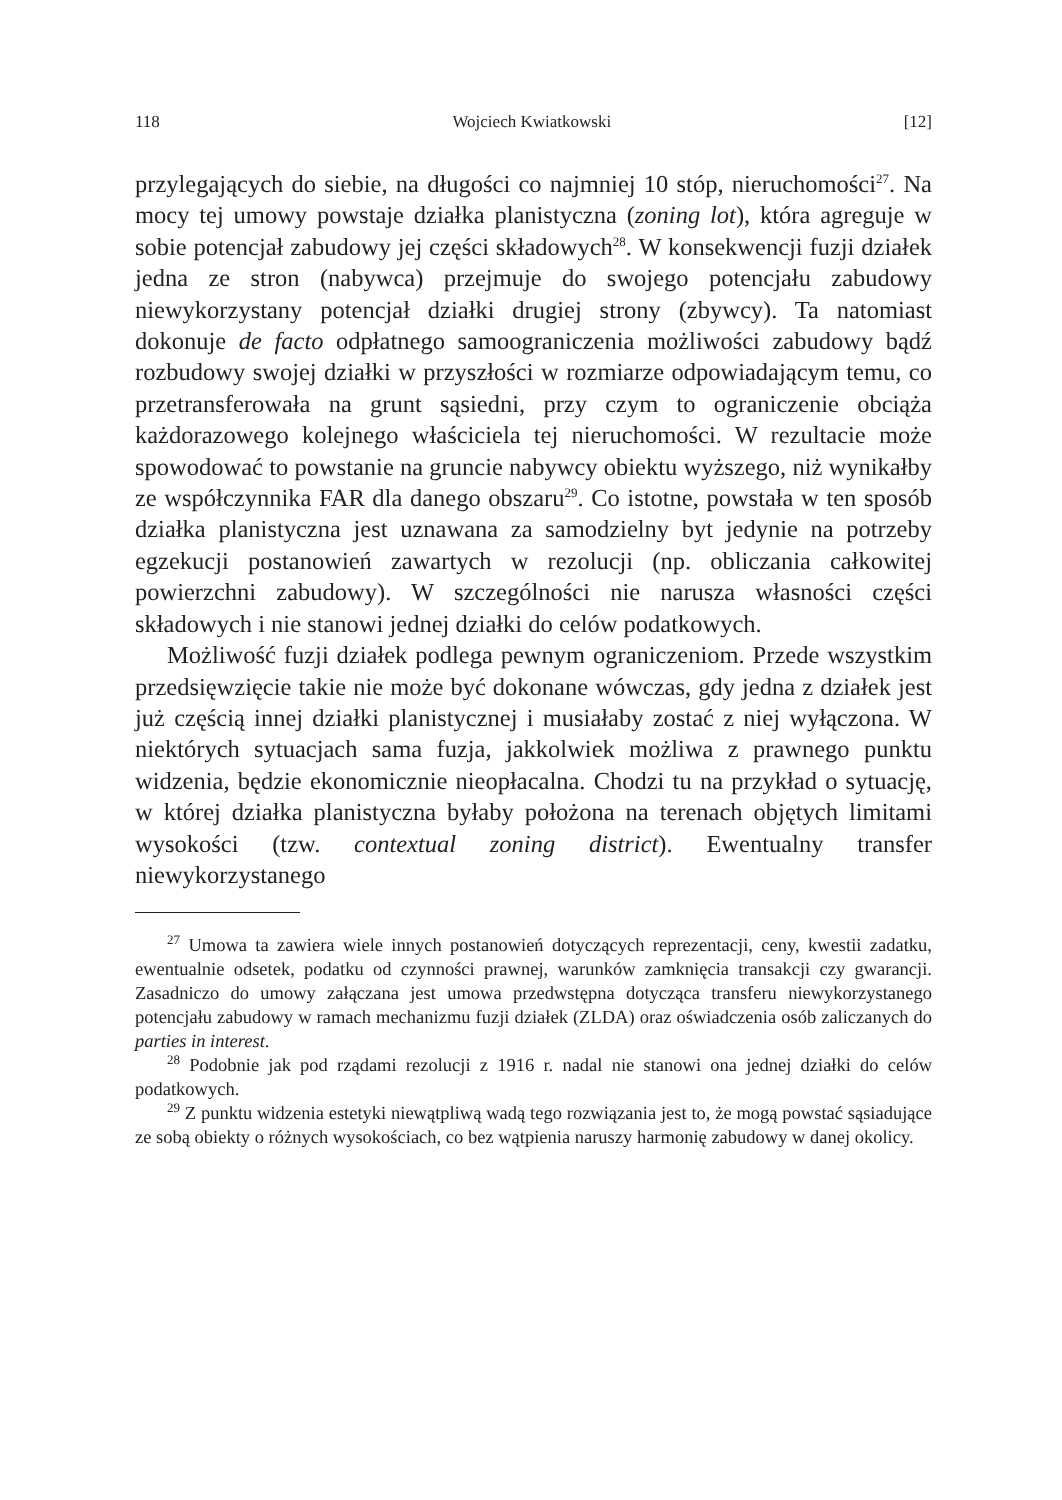118 Wojciech Kwiatkowski [12]
przylegających do siebie, na długości co najmniej 10 stóp, nieruchomości<sup>27</sup>. Na mocy tej umowy powstaje działka planistyczna (zoning lot), która agreguje w sobie potencjał zabudowy jej części składowych<sup>28</sup>. W konsekwencji fuzji działek jedna ze stron (nabywca) przejmuje do swojego potencjału zabudowy niewykorzystany potencjał działki drugiej strony (zbywcy). Ta natomiast dokonuje de facto odpłatnego samoograniczenia możliwości zabudowy bądź rozbudowy swojej działki w przyszłości w rozmiarze odpowiadającym temu, co przetransferowała na grunt sąsiedni, przy czym to ograniczenie obciąża każdorazowego kolejnego właściciela tej nieruchomości. W rezultacie może spowodować to powstanie na gruncie nabywcy obiektu wyższego, niż wynikałby ze współczynnika FAR dla danego obszaru<sup>29</sup>. Co istotne, powstała w ten sposób działka planistyczna jest uznawana za samodzielny byt jedynie na potrzeby egzekucji postanowień zawartych w rezolucji (np. obliczania całkowitej powierzchni zabudowy). W szczególności nie narusza własności części składowych i nie stanowi jednej działki do celów podatkowych.
Możliwość fuzji działek podlega pewnym ograniczeniom. Przede wszystkim przedsięwzięcie takie nie może być dokonane wówczas, gdy jedna z działek jest już częścią innej działki planistycznej i musiałaby zostać z niej wyłączona. W niektórych sytuacjach sama fuzja, jakkolwiek możliwa z prawnego punktu widzenia, będzie ekonomicznie nieopłacalna. Chodzi tu na przykład o sytuację, w której działka planistyczna byłaby położona na terenach objętych limitami wysokości (tzw. contextual zoning district). Ewentualny transfer niewykorzystanego
<sup>27</sup> Umowa ta zawiera wiele innych postanowień dotyczących reprezentacji, ceny, kwestii zadatku, ewentualnie odsetek, podatku od czynności prawnej, warunków zamknięcia transakcji czy gwarancji. Zasadniczo do umowy załączana jest umowa przedwstępna dotycząca transferu niewykorzystanego potencjału zabudowy w ramach mechanizmu fuzji działek (ZLDA) oraz oświadczenia osób zaliczanych do parties in interest.
<sup>28</sup> Podobnie jak pod rządami rezolucji z 1916 r. nadal nie stanowi ona jednej działki do celów podatkowych.
<sup>29</sup> Z punktu widzenia estetyki niewątpliwą wadą tego rozwiązania jest to, że mogą powstać sąsiadujące ze sobą obiekty o różnych wysokościach, co bez wątpienia naruszy harmonię zabudowy w danej okolicy.